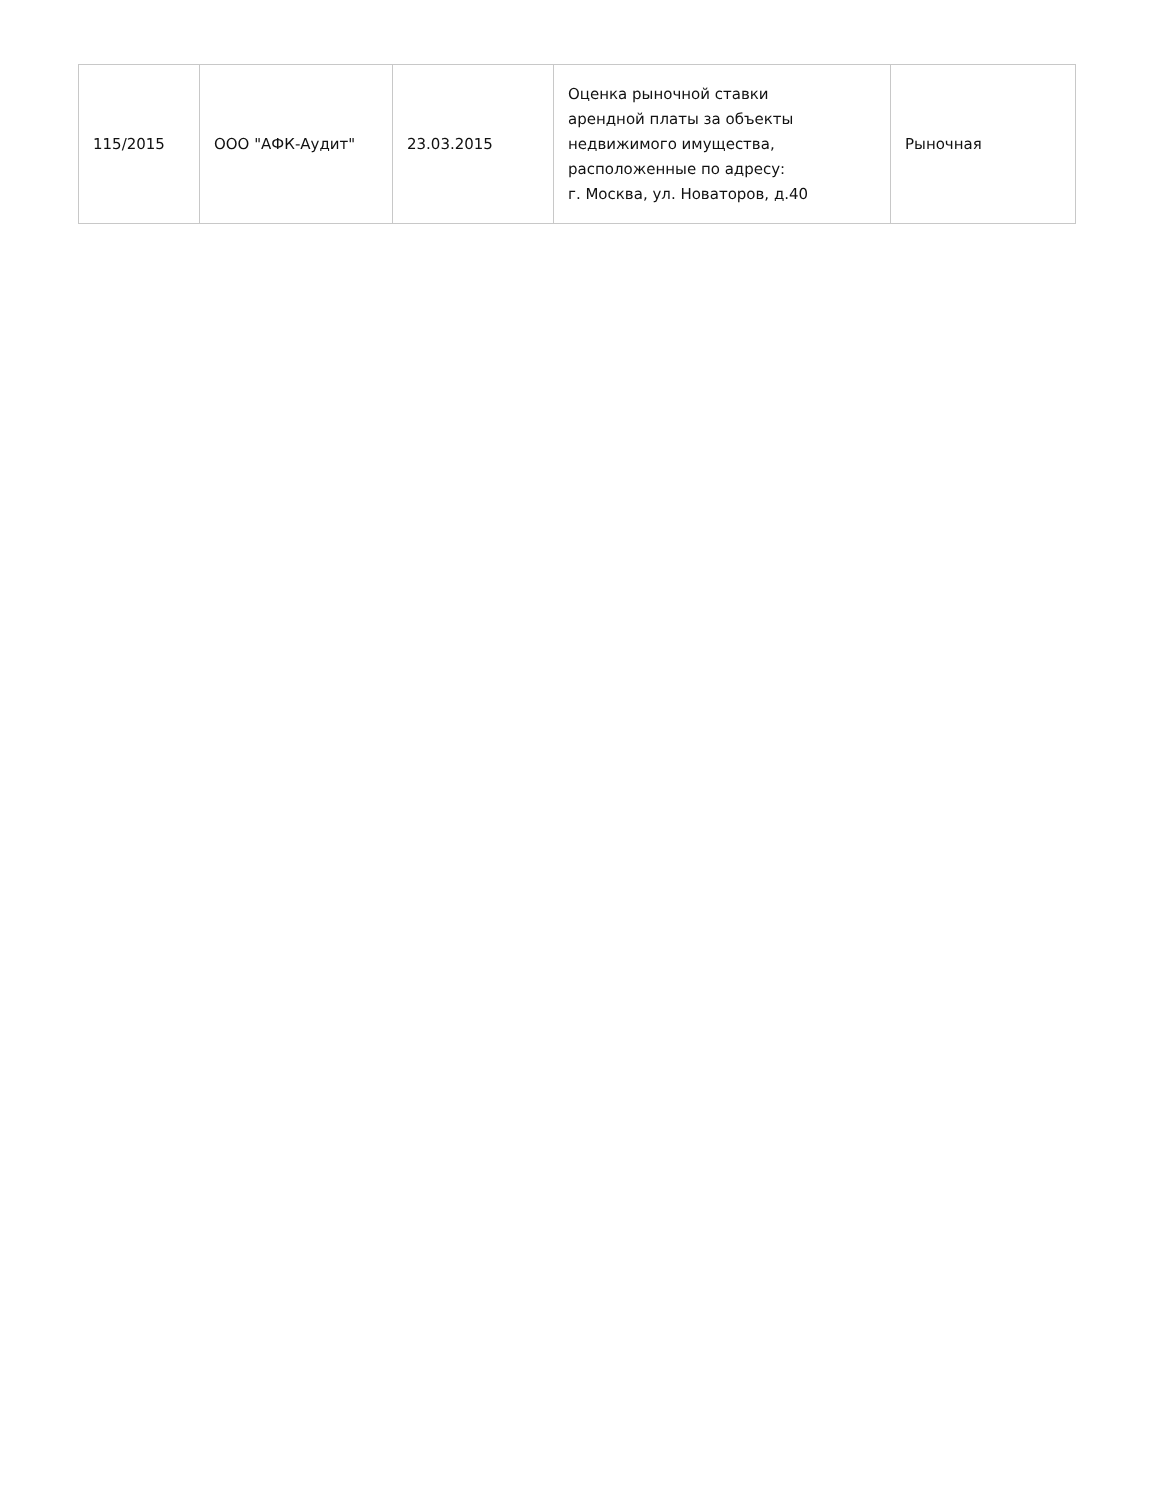| 115/2015 | ООО "АФК-Аудит" | 23.03.2015 | Оценка рыночной ставки арендной платы за объекты недвижимого имущества, расположенные по адресу: г. Москва, ул. Новаторов, д.40 | Рыночная |